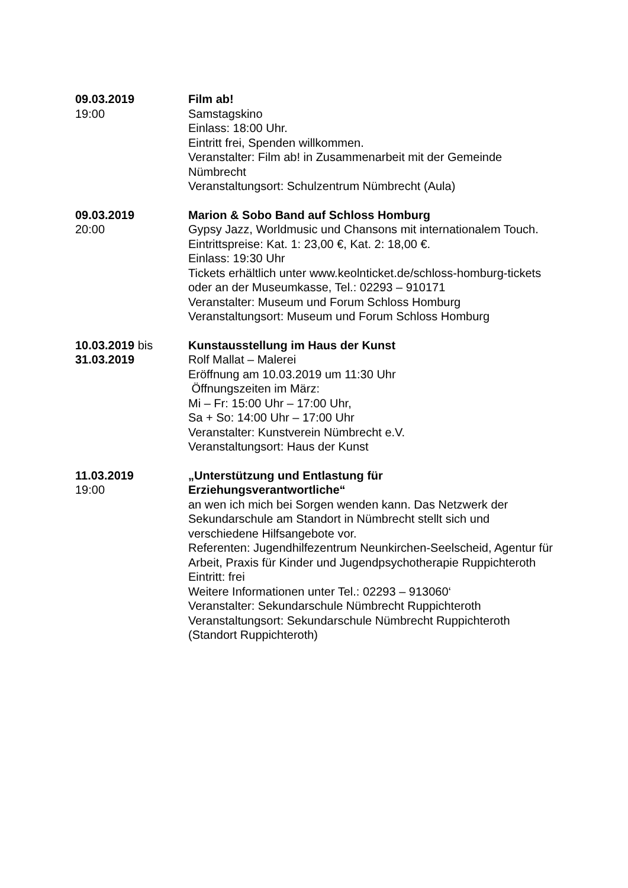09.03.2019
19:00
Film ab!
Samstagskino
Einlass: 18:00 Uhr.
Eintritt frei, Spenden willkommen.
Veranstalter: Film ab! in Zusammenarbeit mit der Gemeinde Nümbrecht
Veranstaltungsort: Schulzentrum Nümbrecht (Aula)
09.03.2019
20:00
Marion & Sobo Band auf Schloss Homburg
Gypsy Jazz, Worldmusic und Chansons mit internationalem Touch.
Eintrittspreise: Kat. 1: 23,00 €, Kat. 2: 18,00 €.
Einlass: 19:30 Uhr
Tickets erhältlich unter www.keolnticket.de/schloss-homburg-tickets oder an der Museumkasse, Tel.: 02293 – 910171
Veranstalter: Museum und Forum Schloss Homburg
Veranstaltungsort: Museum und Forum Schloss Homburg
10.03.2019 bis
31.03.2019
Kunstausstellung im Haus der Kunst
Rolf Mallat – Malerei
Eröffnung am 10.03.2019 um 11:30 Uhr
Öffnungszeiten im März:
Mi – Fr: 15:00 Uhr – 17:00 Uhr,
Sa + So: 14:00 Uhr – 17:00 Uhr
Veranstalter: Kunstverein Nümbrecht e.V.
Veranstaltungsort: Haus der Kunst
11.03.2019
19:00
„Unterstützung und Entlastung für
Erziehungsverantwortliche“
an wen ich mich bei Sorgen wenden kann. Das Netzwerk der Sekundarschule am Standort in Nümbrecht stellt sich und verschiedene Hilfsangebote vor.
Referenten: Jugendhilfezentrum Neunkirchen-Seelscheid, Agentur für Arbeit, Praxis für Kinder und Jugendpsychotherapie Ruppichteroth
Eintritt: frei
Weitere Informationen unter Tel.: 02293 – 913060‘
Veranstalter: Sekundarschule Nümbrecht Ruppichteroth
Veranstaltungsort: Sekundarschule Nümbrecht Ruppichteroth (Standort Ruppichteroth)